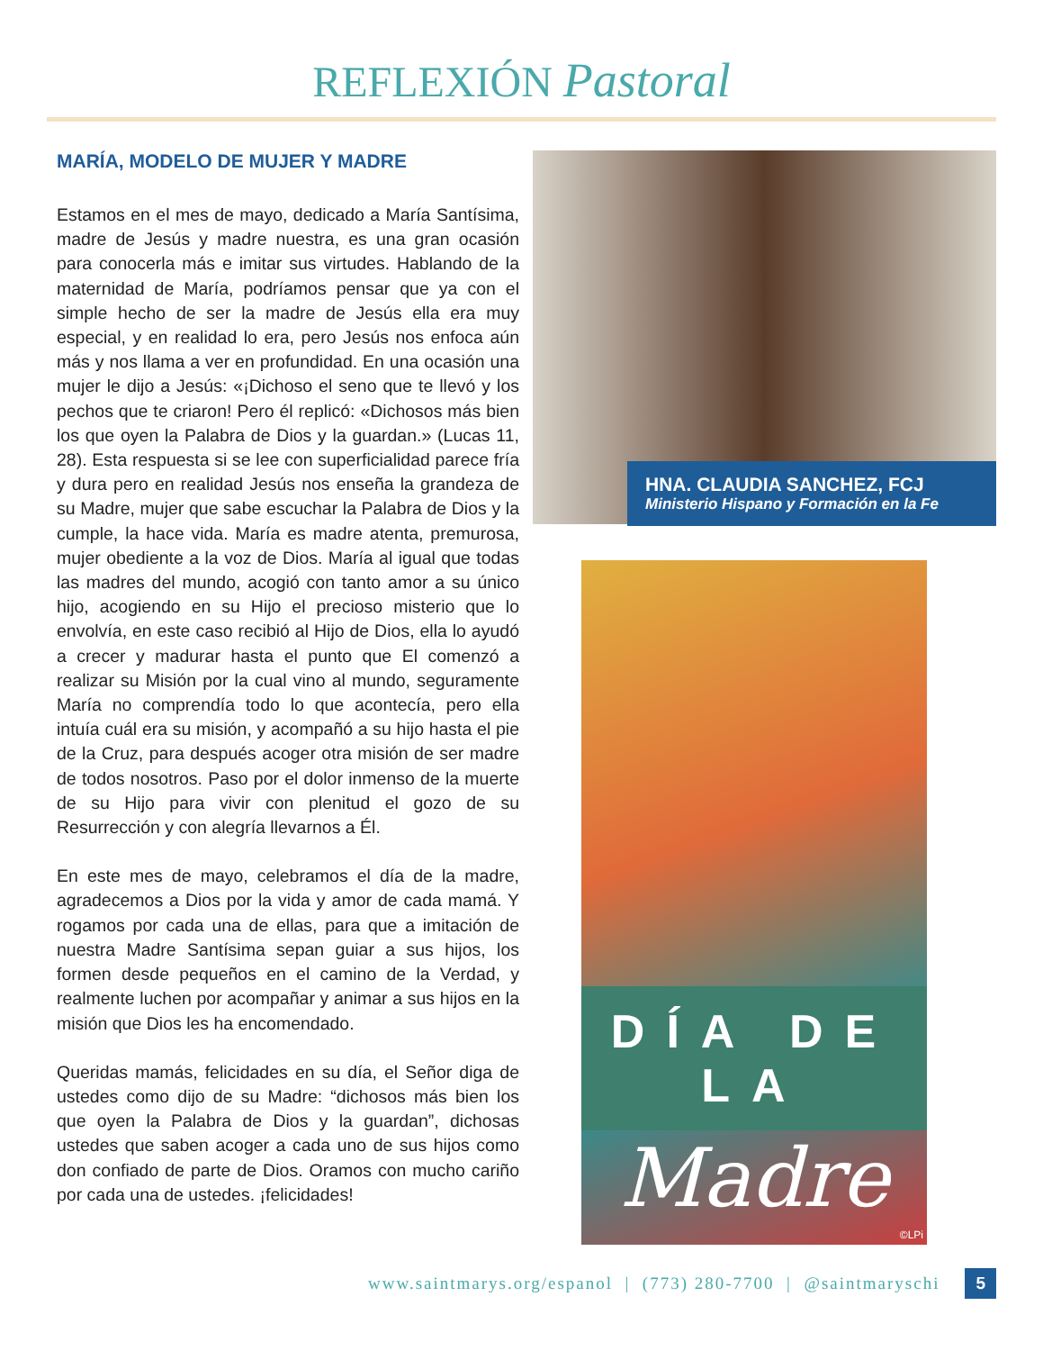REFLEXIÓN Pastoral
MARÍA, MODELO DE MUJER Y MADRE
Estamos en el mes de mayo, dedicado a María Santísima, madre de Jesús y madre nuestra, es una gran ocasión para conocerla más e imitar sus virtudes. Hablando de la maternidad de María, podríamos pensar que ya con el simple hecho de ser la madre de Jesús ella era muy especial, y en realidad lo era, pero Jesús nos enfoca aún más y nos llama a ver en profundidad. En una ocasión una mujer le dijo a Jesús: «¡Dichoso el seno que te llevó y los pechos que te criaron! Pero él replicó: «Dichosos más bien los que oyen la Palabra de Dios y la guardan.» (Lucas 11, 28). Esta respuesta si se lee con superficialidad parece fría y dura pero en realidad Jesús nos enseña la grandeza de su Madre, mujer que sabe escuchar la Palabra de Dios y la cumple, la hace vida. María es madre atenta, premurosa, mujer obediente a la voz de Dios. María al igual que todas las madres del mundo, acogió con tanto amor a su único hijo, acogiendo en su Hijo el precioso misterio que lo envolvía, en este caso recibió al Hijo de Dios, ella lo ayudó a crecer y madurar hasta el punto que El comenzó a realizar su Misión por la cual vino al mundo, seguramente María no comprendía todo lo que acontecía, pero ella intuía cuál era su misión, y acompañó a su hijo hasta el pie de la Cruz, para después acoger otra misión de ser madre de todos nosotros. Paso por el dolor inmenso de la muerte de su Hijo para vivir con plenitud el gozo de su Resurrección y con alegría llevarnos a Él.
En este mes de mayo, celebramos el día de la madre, agradecemos a Dios por la vida y amor de cada mamá. Y rogamos por cada una de ellas, para que a imitación de nuestra Madre Santísima sepan guiar a sus hijos, los formen desde pequeños en el camino de la Verdad, y realmente luchen por acompañar y animar a sus hijos en la misión que Dios les ha encomendado.
Queridas mamás, felicidades en su día, el Señor diga de ustedes como dijo de su Madre: “dichosos más bien los que oyen la Palabra de Dios y la guardan”, dichosas ustedes que saben acoger a cada uno de sus hijos como don confiado de parte de Dios. Oramos con mucho cariño por cada una de ustedes. ¡felicidades!
HNA. CLAUDIA SANCHEZ, FCJ
Ministerio Hispano y Formación en la Fe
DÍA DE LA
Madre
©LPi
www.saintmarys.org/espanol | (773) 280-7700 | @saintmaryschi 5